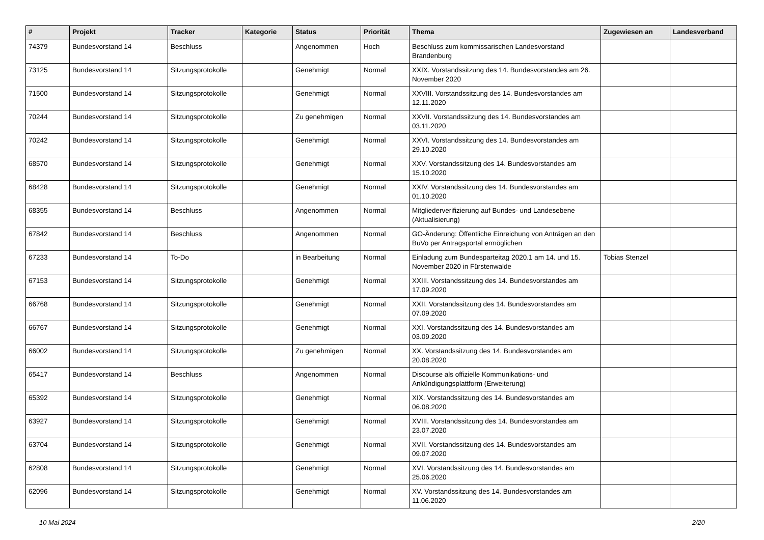| # | Projekt | Tracker | Kategorie | Status | Priorität | Thema | Zugewiesen an | Landesverband |
| --- | --- | --- | --- | --- | --- | --- | --- | --- |
| 74379 | Bundesvorstand 14 | Beschluss | | Angenommen | Hoch | Beschluss zum kommissarischen Landesvorstand Brandenburg | | |
| 73125 | Bundesvorstand 14 | Sitzungsprotokolle | | Genehmigt | Normal | XXIX. Vorstandssitzung des 14. Bundesvorstandes am 26. November 2020 | | |
| 71500 | Bundesvorstand 14 | Sitzungsprotokolle | | Genehmigt | Normal | XXVIII. Vorstandssitzung des 14. Bundesvorstandes am 12.11.2020 | | |
| 70244 | Bundesvorstand 14 | Sitzungsprotokolle | | Zu genehmigen | Normal | XXVII. Vorstandssitzung des 14. Bundesvorstandes am 03.11.2020 | | |
| 70242 | Bundesvorstand 14 | Sitzungsprotokolle | | Genehmigt | Normal | XXVI. Vorstandssitzung des 14. Bundesvorstandes am 29.10.2020 | | |
| 68570 | Bundesvorstand 14 | Sitzungsprotokolle | | Genehmigt | Normal | XXV. Vorstandssitzung des 14. Bundesvorstandes am 15.10.2020 | | |
| 68428 | Bundesvorstand 14 | Sitzungsprotokolle | | Genehmigt | Normal | XXIV. Vorstandssitzung des 14. Bundesvorstandes am 01.10.2020 | | |
| 68355 | Bundesvorstand 14 | Beschluss | | Angenommen | Normal | Mitgliederverifizierung auf Bundes- und Landesebene (Aktualisierung) | | |
| 67842 | Bundesvorstand 14 | Beschluss | | Angenommen | Normal | GO-Änderung: Öffentliche Einreichung von Anträgen an den BuVo per Antragsportal ermöglichen | | |
| 67233 | Bundesvorstand 14 | To-Do | | in Bearbeitung | Normal | Einladung zum Bundesparteitag 2020.1 am 14. und 15. November 2020 in Fürstenwalde | Tobias Stenzel | |
| 67153 | Bundesvorstand 14 | Sitzungsprotokolle | | Genehmigt | Normal | XXIII. Vorstandssitzung des 14. Bundesvorstandes am 17.09.2020 | | |
| 66768 | Bundesvorstand 14 | Sitzungsprotokolle | | Genehmigt | Normal | XXII. Vorstandssitzung des 14. Bundesvorstandes am 07.09.2020 | | |
| 66767 | Bundesvorstand 14 | Sitzungsprotokolle | | Genehmigt | Normal | XXI. Vorstandssitzung des 14. Bundesvorstandes am 03.09.2020 | | |
| 66002 | Bundesvorstand 14 | Sitzungsprotokolle | | Zu genehmigen | Normal | XX. Vorstandssitzung des 14. Bundesvorstandes am 20.08.2020 | | |
| 65417 | Bundesvorstand 14 | Beschluss | | Angenommen | Normal | Discourse als offizielle Kommunikations- und Ankündigungsplattform (Erweiterung) | | |
| 65392 | Bundesvorstand 14 | Sitzungsprotokolle | | Genehmigt | Normal | XIX. Vorstandssitzung des 14. Bundesvorstandes am 06.08.2020 | | |
| 63927 | Bundesvorstand 14 | Sitzungsprotokolle | | Genehmigt | Normal | XVIII. Vorstandssitzung des 14. Bundesvorstandes am 23.07.2020 | | |
| 63704 | Bundesvorstand 14 | Sitzungsprotokolle | | Genehmigt | Normal | XVII. Vorstandssitzung des 14. Bundesvorstandes am 09.07.2020 | | |
| 62808 | Bundesvorstand 14 | Sitzungsprotokolle | | Genehmigt | Normal | XVI. Vorstandssitzung des 14. Bundesvorstandes am 25.06.2020 | | |
| 62096 | Bundesvorstand 14 | Sitzungsprotokolle | | Genehmigt | Normal | XV. Vorstandssitzung des 14. Bundesvorstandes am 11.06.2020 | | |
10 Mai 2024 2/20